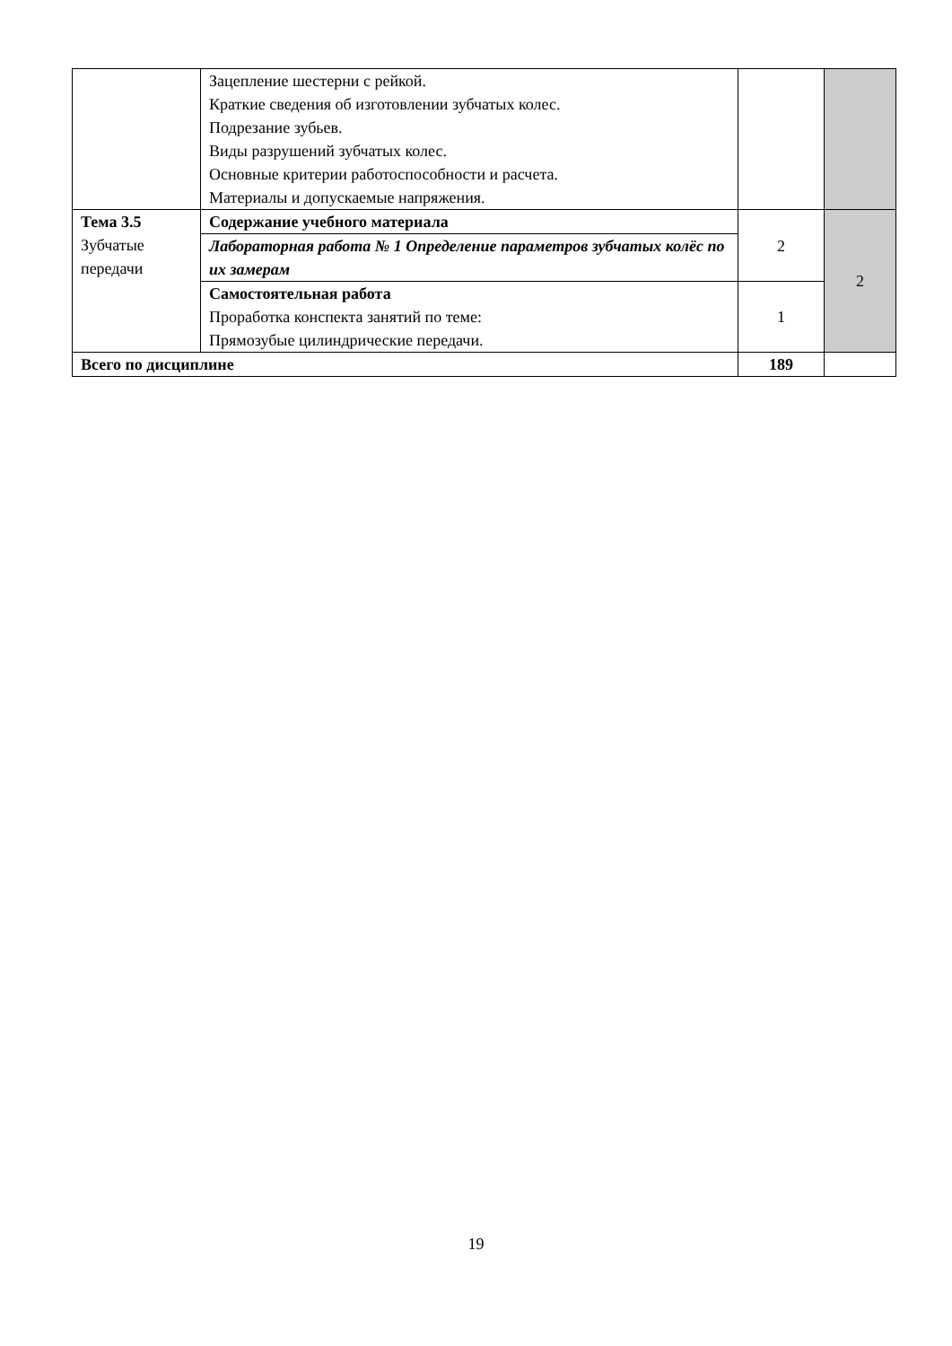| | Зацепление шестерни с рейкой. Краткие сведения об изготовлении зубчатых колес. Подрезание зубьев. Виды разрушений зубчатых колес. Основные критерии работоспособности и расчета. Материалы и допускаемые напряжения. | | |
| Тема 3.5 Зубчатые передачи | Содержание учебного материала | 2 | 2 |
| | Лабораторная работа № 1 Определение параметров зубчатых колёс по их замерам | | |
| | Самостоятельная работа Проработка конспекта занятий по теме: Прямозубые цилиндрические передачи. | 1 | |
| Всего по дисциплине | | 189 | |
19